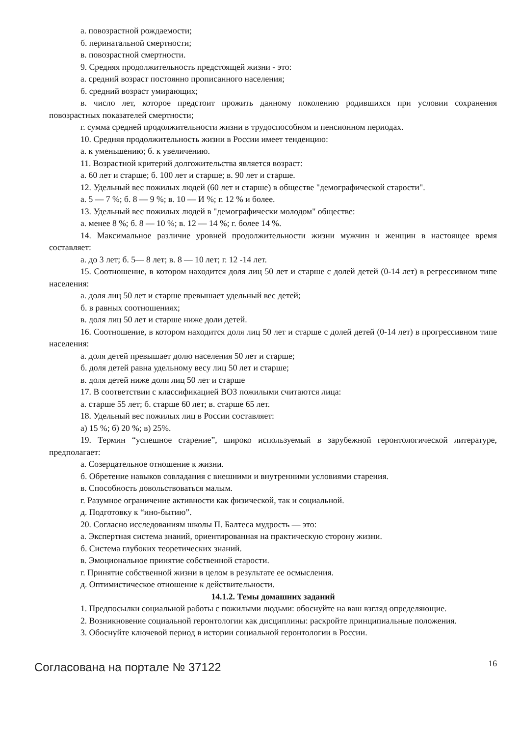а. повозрастной рождаемости;
б. перинатальной смертности;
в. повозрастной смертности.
9. Средняя продолжительность предстоящей жизни - это:
а. средний возраст постоянно прописанного населения;
б. средний возраст умирающих;
в. число лет, которое предстоит прожить данному поколению родившихся при условии сохранения повозрастных показателей смертности;
г. сумма средней продолжительности жизни в трудоспособном и пенсионном периодах.
10. Средняя продолжительность жизни в России имеет тенденцию:
а. к уменьшению; б. к увеличению.
11. Возрастной критерий долгожительства является возраст:
а. 60 лет и старше; б. 100 лет и старше; в. 90 лет и старше.
12. Удельный вес пожилых людей (60 лет и старше) в обществе "демографической старости".
а. 5 — 7 %; б. 8 — 9 %; в. 10 — И %; г. 12 % и более.
13. Удельный вес пожилых людей в "демографически молодом" обществе:
а. менее 8 %; б. 8 — 10 %; в. 12 — 14 %; г. более 14 %.
14. Максимальное различие уровней продолжительности жизни мужчин и женщин в настоящее время составляет:
а. до 3 лет; б. 5— 8 лет; в. 8 — 10 лет; г. 12 -14 лет.
15. Соотношение, в котором находится доля лиц 50 лет и старше с долей детей (0-14 лет) в регрессивном типе населения:
а. доля лиц 50 лет и старше превышает удельный вес детей;
б. в равных соотношениях;
в. доля лиц 50 лет и старше ниже доли детей.
16. Соотношение, в котором находится доля лиц 50 лет и старше с долей детей (0-14 лет) в прогрессивном типе населения:
а. доля детей превышает долю населения 50 лет и старше;
б. доля детей равна удельному весу лиц 50 лет и старше;
в. доля детей ниже доли лиц 50 лет и старше
17. В соответствии с классификацией ВОЗ пожилыми считаются лица:
а. старше 55 лет; б. старше 60 лет; в. старше 65 лет.
18. Удельный вес пожилых лиц в России составляет:
а) 15 %; б) 20 %; в) 25%.
19. Термин “успешное старение”, широко используемый в зарубежной геронтологической литературе, предполагает:
а. Созерцательное отношение к жизни.
б. Обретение навыков совладания с внешними и внутренними условиями старения.
в. Способность довольствоваться малым.
г. Разумное ограничение активности как физической, так и социальной.
д. Подготовку к “ино-бытию”.
20. Согласно исследованиям школы П. Балтеса мудрость — это:
а. Экспертная система знаний, ориентированная на практическую сторону жизни.
б. Система глубоких теоретических знаний.
в. Эмоциональное принятие собственной старости.
г. Принятие собственной жизни в целом в результате ее осмысления.
д. Оптимистическое отношение к действительности.
14.1.2. Темы домашних заданий
1. Предпосылки социальной работы с пожилыми людьми: обоснуйте на ваш взгляд определяющие.
2. Возникновение социальной геронтологии как дисциплины: раскройте принципиальные положения.
3. Обоснуйте ключевой период в истории социальной геронтологии в России.
Согласована на портале № 37122
16